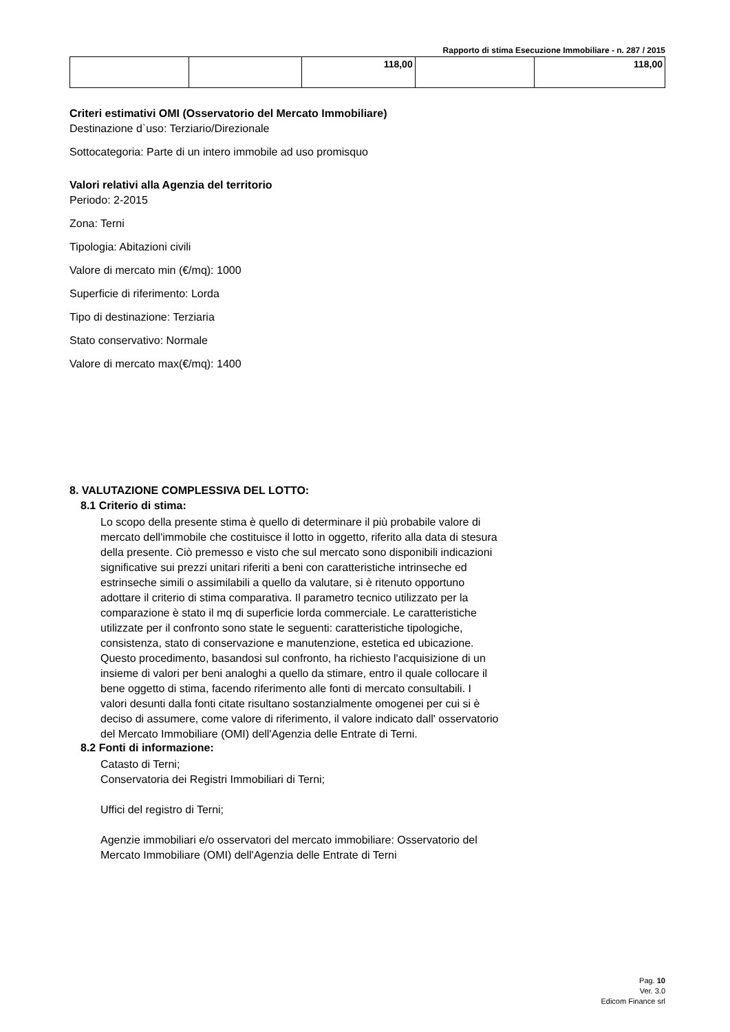Rapporto di stima Esecuzione Immobiliare - n. 287 / 2015
| | | 118,00 | | 118,00 |
Criteri estimativi OMI (Osservatorio del Mercato Immobiliare)
Destinazione d`uso: Terziario/Direzionale
Sottocategoria: Parte di un intero immobile ad uso promisquo
Valori relativi alla Agenzia del territorio
Periodo: 2-2015
Zona: Terni
Tipologia: Abitazioni civili
Valore di mercato min (€/mq): 1000
Superficie di riferimento: Lorda
Tipo di destinazione: Terziaria
Stato conservativo: Normale
Valore di mercato max(€/mq): 1400
8. VALUTAZIONE COMPLESSIVA DEL LOTTO:
8.1 Criterio di stima:
Lo scopo della presente stima è quello di determinare il più probabile valore di mercato dell'immobile che costituisce il lotto in oggetto, riferito alla data di stesura della presente. Ciò premesso e visto che sul mercato sono disponibili indicazioni significative sui prezzi unitari riferiti a beni con caratteristiche intrinseche ed estrinseche simili o assimilabili a quello da valutare, si è ritenuto opportuno adottare il criterio di stima comparativa. Il parametro tecnico utilizzato per la comparazione è stato il mq di superficie lorda commerciale. Le caratteristiche utilizzate per il confronto sono state le seguenti: caratteristiche tipologiche, consistenza, stato di conservazione e manutenzione, estetica ed ubicazione. Questo procedimento, basandosi sul confronto, ha richiesto l'acquisizione di un insieme di valori per beni analoghi a quello da stimare, entro il quale collocare il bene oggetto di stima, facendo riferimento alle fonti di mercato consultabili. I valori desunti dalla fonti citate risultano sostanzialmente omogenei per cui si è deciso di assumere, come valore di riferimento, il valore indicato dall' osservatorio del Mercato Immobiliare (OMI) dell'Agenzia delle Entrate di Terni.
8.2 Fonti di informazione:
Catasto di Terni;
Conservatoria dei Registri Immobiliari di Terni;
Uffici del registro di Terni;
Agenzie immobiliari e/o osservatori del mercato immobiliare: Osservatorio del Mercato Immobiliare (OMI) dell'Agenzia delle Entrate di Terni
Pag. 10
Ver. 3.0
Edicom Finance srl